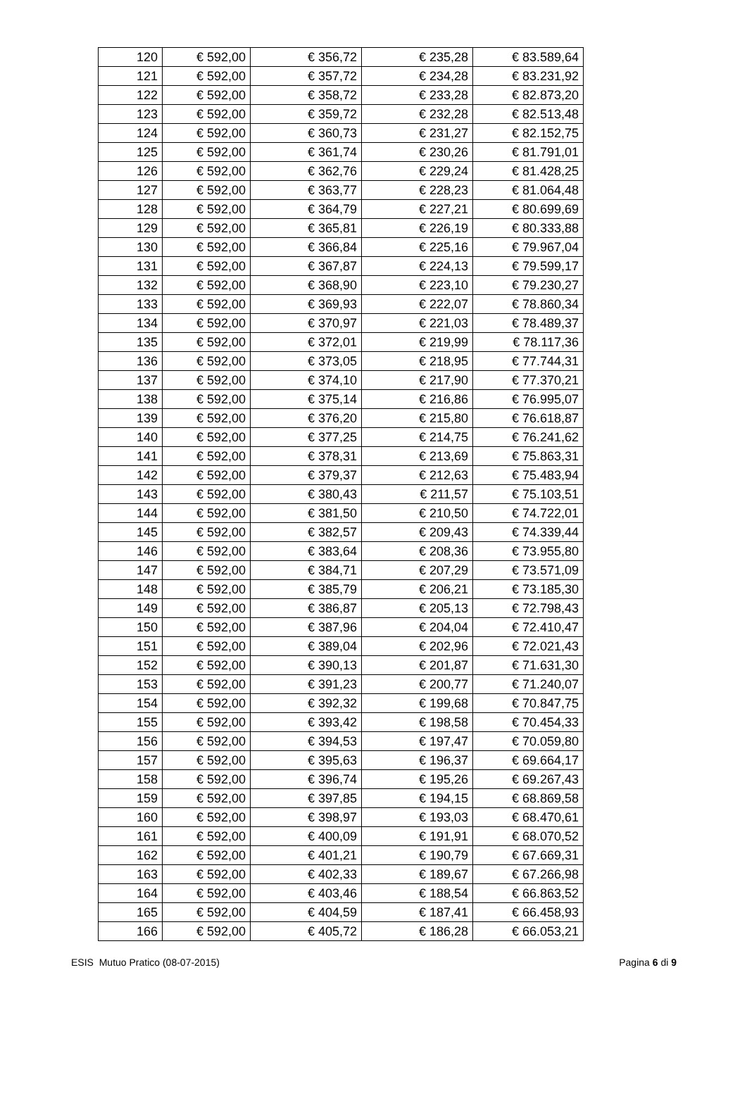| 120 | € 592,00 | € 356,72 | € 235,28 | € 83.589,64 |
| 121 | € 592,00 | € 357,72 | € 234,28 | € 83.231,92 |
| 122 | € 592,00 | € 358,72 | € 233,28 | € 82.873,20 |
| 123 | € 592,00 | € 359,72 | € 232,28 | € 82.513,48 |
| 124 | € 592,00 | € 360,73 | € 231,27 | € 82.152,75 |
| 125 | € 592,00 | € 361,74 | € 230,26 | € 81.791,01 |
| 126 | € 592,00 | € 362,76 | € 229,24 | € 81.428,25 |
| 127 | € 592,00 | € 363,77 | € 228,23 | € 81.064,48 |
| 128 | € 592,00 | € 364,79 | € 227,21 | € 80.699,69 |
| 129 | € 592,00 | € 365,81 | € 226,19 | € 80.333,88 |
| 130 | € 592,00 | € 366,84 | € 225,16 | € 79.967,04 |
| 131 | € 592,00 | € 367,87 | € 224,13 | € 79.599,17 |
| 132 | € 592,00 | € 368,90 | € 223,10 | € 79.230,27 |
| 133 | € 592,00 | € 369,93 | € 222,07 | € 78.860,34 |
| 134 | € 592,00 | € 370,97 | € 221,03 | € 78.489,37 |
| 135 | € 592,00 | € 372,01 | € 219,99 | € 78.117,36 |
| 136 | € 592,00 | € 373,05 | € 218,95 | € 77.744,31 |
| 137 | € 592,00 | € 374,10 | € 217,90 | € 77.370,21 |
| 138 | € 592,00 | € 375,14 | € 216,86 | € 76.995,07 |
| 139 | € 592,00 | € 376,20 | € 215,80 | € 76.618,87 |
| 140 | € 592,00 | € 377,25 | € 214,75 | € 76.241,62 |
| 141 | € 592,00 | € 378,31 | € 213,69 | € 75.863,31 |
| 142 | € 592,00 | € 379,37 | € 212,63 | € 75.483,94 |
| 143 | € 592,00 | € 380,43 | € 211,57 | € 75.103,51 |
| 144 | € 592,00 | € 381,50 | € 210,50 | € 74.722,01 |
| 145 | € 592,00 | € 382,57 | € 209,43 | € 74.339,44 |
| 146 | € 592,00 | € 383,64 | € 208,36 | € 73.955,80 |
| 147 | € 592,00 | € 384,71 | € 207,29 | € 73.571,09 |
| 148 | € 592,00 | € 385,79 | € 206,21 | € 73.185,30 |
| 149 | € 592,00 | € 386,87 | € 205,13 | € 72.798,43 |
| 150 | € 592,00 | € 387,96 | € 204,04 | € 72.410,47 |
| 151 | € 592,00 | € 389,04 | € 202,96 | € 72.021,43 |
| 152 | € 592,00 | € 390,13 | € 201,87 | € 71.631,30 |
| 153 | € 592,00 | € 391,23 | € 200,77 | € 71.240,07 |
| 154 | € 592,00 | € 392,32 | € 199,68 | € 70.847,75 |
| 155 | € 592,00 | € 393,42 | € 198,58 | € 70.454,33 |
| 156 | € 592,00 | € 394,53 | € 197,47 | € 70.059,80 |
| 157 | € 592,00 | € 395,63 | € 196,37 | € 69.664,17 |
| 158 | € 592,00 | € 396,74 | € 195,26 | € 69.267,43 |
| 159 | € 592,00 | € 397,85 | € 194,15 | € 68.869,58 |
| 160 | € 592,00 | € 398,97 | € 193,03 | € 68.470,61 |
| 161 | € 592,00 | € 400,09 | € 191,91 | € 68.070,52 |
| 162 | € 592,00 | € 401,21 | € 190,79 | € 67.669,31 |
| 163 | € 592,00 | € 402,33 | € 189,67 | € 67.266,98 |
| 164 | € 592,00 | € 403,46 | € 188,54 | € 66.863,52 |
| 165 | € 592,00 | € 404,59 | € 187,41 | € 66.458,93 |
| 166 | € 592,00 | € 405,72 | € 186,28 | € 66.053,21 |
ESIS Mutuo Pratico (08-07-2015) Pagina 6 di 9